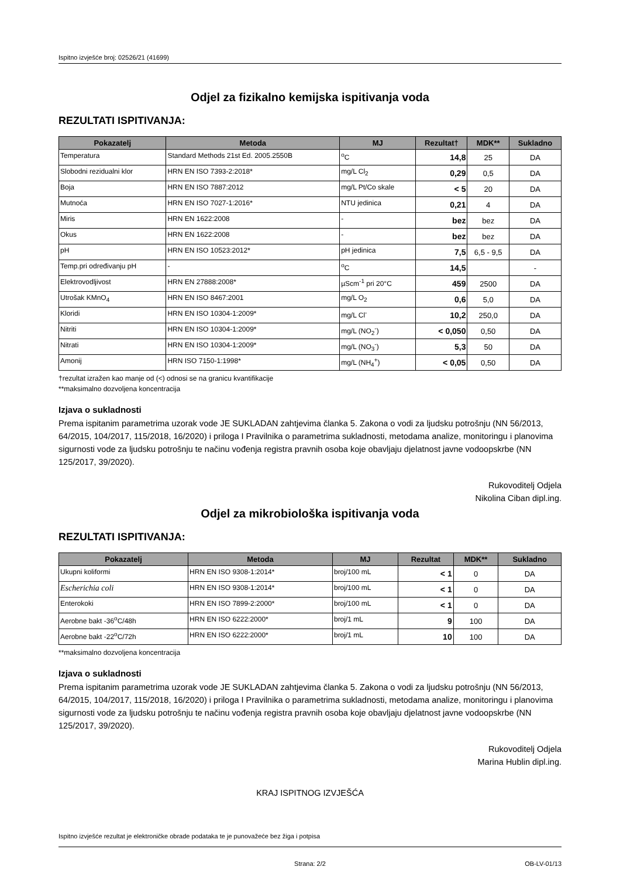Ispitno izvješće broj: 02526/21 (41699)
Odjel za fizikalno kemijska ispitivanja voda
REZULTATI ISPITIVANJA:
| Pokazatelj | Metoda | MJ | Rezultat† | MDK** | Sukladno |
| --- | --- | --- | --- | --- | --- |
| Temperatura | Standard Methods 21st Ed. 2005.2550B | <sup>o</sup> C | 14,8 | 25 | DA |
| Slobodni rezidualni klor | HRN EN ISO 7393-2:2018* | mg/L Cl<sub>2</sub> | 0,29 | 0,5 | DA |
| Boja | HRN EN ISO 7887:2012 | mg/L Pt/Co skale | < 5 | 20 | DA |
| Mutnoća | HRN EN ISO 7027-1:2016* | NTU jedinica | 0,21 | 4 | DA |
| Miris | HRN EN 1622:2008 | - | bez | bez | DA |
| Okus | HRN EN 1622:2008 | - | bez | bez | DA |
| pH | HRN EN ISO 10523:2012* | pH jedinica | 7,5 | 6,5 - 9,5 | DA |
| Temp.pri određivanju pH | - | <sup>o</sup> C | 14,5 | | - |
| Elektrovodljivost | HRN EN 27888:2008* | µScm<sup>-1</sup> pri 20°C | 459 | 2500 | DA |
| Utrošak KMnO<sub>4</sub> | HRN EN ISO 8467:2001 | mg/L O<sub>2</sub> | 0,6 | 5,0 | DA |
| Kloridi | HRN EN ISO 10304-1:2009* | mg/L Cl<sup>-</sup> | 10,2 | 250,0 | DA |
| Nitriti | HRN EN ISO 10304-1:2009* | mg/L (NO<sub>2</sub><sup>-</sup>) | < 0,050 | 0,50 | DA |
| Nitrati | HRN EN ISO 10304-1:2009* | mg/L (NO<sub>3</sub><sup>-</sup>) | 5,3 | 50 | DA |
| Amonij | HRN ISO 7150-1:1998* | mg/L (NH<sub>4</sub><sup>+</sup>) | < 0,05 | 0,50 | DA |
†rezultat izražen kao manje od (<) odnosi se na granicu kvantifikacije
**maksimalno dozvoljena koncentracija
Izjava o sukladnosti
Prema ispitanim parametrima uzorak vode JE SUKLADAN zahtjevima članka 5. Zakona o vodi za ljudsku potrošnju (NN 56/2013, 64/2015, 104/2017, 115/2018, 16/2020) i priloga I Pravilnika o parametrima sukladnosti, metodama analize, monitoringu i planovima sigurnosti vode za ljudsku potrošnju te načinu vođenja registra pravnih osoba koje obavljaju djelatnost javne vodoopskrbe (NN 125/2017, 39/2020).
Rukovoditelj Odjela
Nikolina Ciban dipl.ing.
Odjel za mikrobiološka ispitivanja voda
REZULTATI ISPITIVANJA:
| Pokazatelj | Metoda | MJ | Rezultat | MDK** | Sukladno |
| --- | --- | --- | --- | --- | --- |
| Ukupni koliformi | HRN EN ISO 9308-1:2014* | broj/100 mL | < 1 | 0 | DA |
| Escherichia coli | HRN EN ISO 9308-1:2014* | broj/100 mL | < 1 | 0 | DA |
| Enterokoki | HRN EN ISO 7899-2:2000* | broj/100 mL | < 1 | 0 | DA |
| Aerobne bakt -36<sup>o</sup>C/48h | HRN EN ISO 6222:2000* | broj/1 mL | 9 | 100 | DA |
| Aerobne bakt -22<sup>o</sup>C/72h | HRN EN ISO 6222:2000* | broj/1 mL | 10 | 100 | DA |
**maksimalno dozvoljena koncentracija
Izjava o sukladnosti
Prema ispitanim parametrima uzorak vode JE SUKLADAN zahtjevima članka 5. Zakona o vodi za ljudsku potrošnju (NN 56/2013, 64/2015, 104/2017, 115/2018, 16/2020) i priloga I Pravilnika o parametrima sukladnosti, metodama analize, monitoringu i planovima sigurnosti vode za ljudsku potrošnju te načinu vođenja registra pravnih osoba koje obavljaju djelatnost javne vodoopskrbe (NN 125/2017, 39/2020).
Rukovoditelj Odjela
Marina Hublin dipl.ing.
KRAJ ISPITNOG IZVJEŠĆA
Ispitno izvješće rezultat je elektroničke obrade podataka te je punovažeće bez žiga i potpisa
Strana: 2/2 OB-LV-01/13